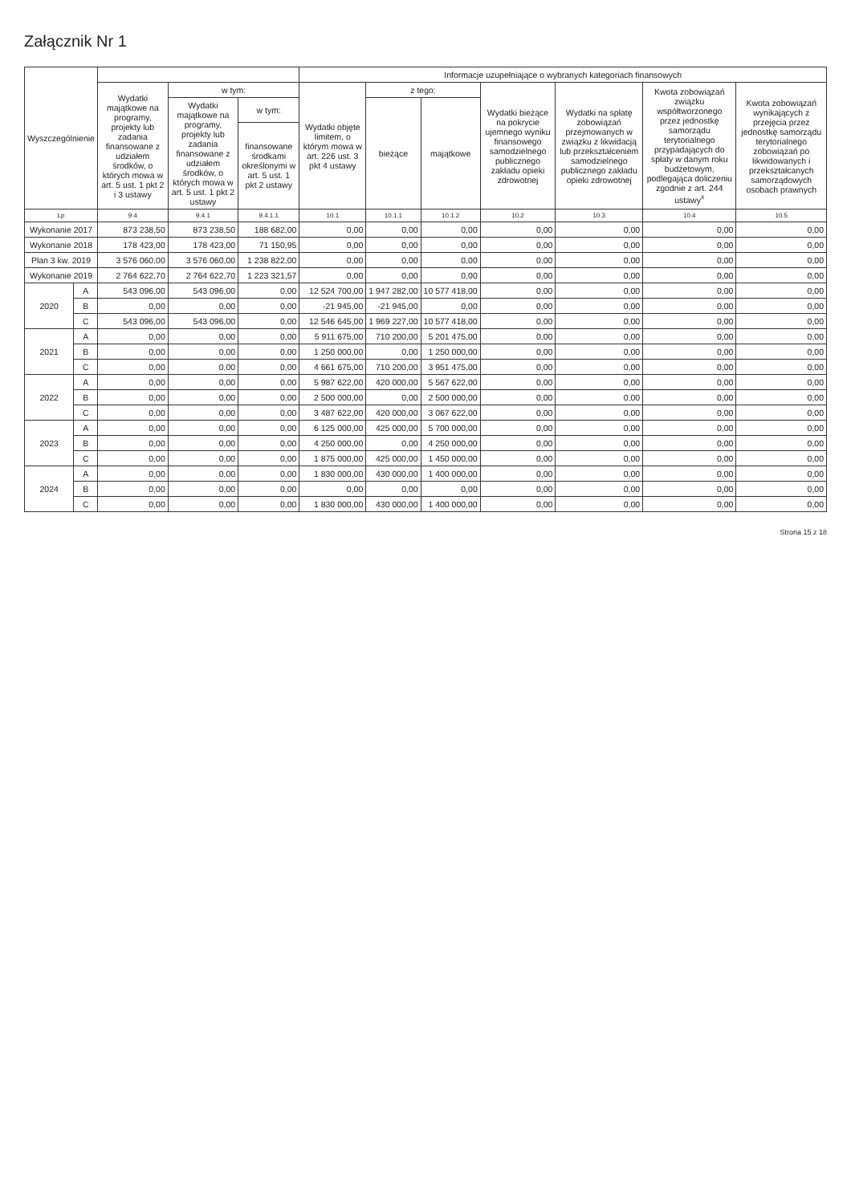Załącznik Nr 1
| Wyszczególnienie | | | | | Informacje uzupełniające o wybranych kategoriach finansowych | | | | | | |
| --- | --- | --- | --- | --- | --- | --- | --- | --- | --- | --- | --- |
| | | Wydatki majątkowe na programy, projekty lub zadania finansowane z udziałem środków, o których mowa w art. 5 ust. 1 pkt 2 i 3 ustawy | w tym: | | Wydatki objęte limitem, o którym mowa w art. 226 ust. 3 pkt 4 ustawy | z tego: | | Wydatki bieżące na pokrycie ujemnego wyniku finansowego samodzielnego publicznego zakładu opieki zdrowotnej | Wydatki na spłatę zobowiązań przejmowanych w związku z likwidacją lub przekształceniem samodzielnego publicznego zakładu opieki zdrowotnej | Kwota zobowiązań związku współtworzonego przez jednostkę samorządu terytorialnego przypadających do spłaty w danym roku budżetowym, podlegająca doliczeniu zgodnie z art. 244 ustawy<sup>x</sup> | Kwota zobowiązań wynikających z przejęcia przez jednostkę samorządu terytorialnego zobowiązań po likwidowanych i przekształcanych samorządowych osobach prawnych |
| | | | Wydatki majątkowe na programy, projekty lub zadania finansowane z udziałem środków, o których mowa w art. 5 ust. 1 pkt 2 ustawy | w tym: | | bieżące | majątkowe | | | | |
| | | | | finansowane środkami określonymi w art. 5 ust. 1 pkt 2 ustawy | | | | | | | |
| Lp | | 9.4 | 9.4.1 | 9.4.1.1 | 10.1 | 10.1.1 | 10.1.2 | 10.2 | 10.3 | 10.4 | 10.5 |
| Wykonanie 2017 | | 873 238,50 | 873 238,50 | 188 682,00 | 0,00 | 0,00 | 0,00 | 0,00 | 0,00 | 0,00 | 0,00 |
| Wykonanie 2018 | | 178 423,00 | 178 423,00 | 71 150,95 | 0,00 | 0,00 | 0,00 | 0,00 | 0,00 | 0,00 | 0,00 |
| Plan 3 kw. 2019 | | 3 576 060,00 | 3 576 060,00 | 1 238 822,00 | 0,00 | 0,00 | 0,00 | 0,00 | 0,00 | 0,00 | 0,00 |
| Wykonanie 2019 | | 2 764 622,70 | 2 764 622,70 | 1 223 321,57 | 0,00 | 0,00 | 0,00 | 0,00 | 0,00 | 0,00 | 0,00 |
| 2020 | A | 543 096,00 | 543 096,00 | 0,00 | 12 524 700,00 | 1 947 282,00 | 10 577 418,00 | 0,00 | 0,00 | 0,00 | 0,00 |
| | B | 0,00 | 0,00 | 0,00 | -21 945,00 | -21 945,00 | 0,00 | 0,00 | 0,00 | 0,00 | 0,00 |
| | C | 543 096,00 | 543 096,00 | 0,00 | 12 546 645,00 | 1 969 227,00 | 10 577 418,00 | 0,00 | 0,00 | 0,00 | 0,00 |
| 2021 | A | 0,00 | 0,00 | 0,00 | 5 911 675,00 | 710 200,00 | 5 201 475,00 | 0,00 | 0,00 | 0,00 | 0,00 |
| | B | 0,00 | 0,00 | 0,00 | 1 250 000,00 | 0,00 | 1 250 000,00 | 0,00 | 0,00 | 0,00 | 0,00 |
| | C | 0,00 | 0,00 | 0,00 | 4 661 675,00 | 710 200,00 | 3 951 475,00 | 0,00 | 0,00 | 0,00 | 0,00 |
| 2022 | A | 0,00 | 0,00 | 0,00 | 5 987 622,00 | 420 000,00 | 5 567 622,00 | 0,00 | 0,00 | 0,00 | 0,00 |
| | B | 0,00 | 0,00 | 0,00 | 2 500 000,00 | 0,00 | 2 500 000,00 | 0,00 | 0,00 | 0,00 | 0,00 |
| | C | 0,00 | 0,00 | 0,00 | 3 487 622,00 | 420 000,00 | 3 067 622,00 | 0,00 | 0,00 | 0,00 | 0,00 |
| 2023 | A | 0,00 | 0,00 | 0,00 | 6 125 000,00 | 425 000,00 | 5 700 000,00 | 0,00 | 0,00 | 0,00 | 0,00 |
| | B | 0,00 | 0,00 | 0,00 | 4 250 000,00 | 0,00 | 4 250 000,00 | 0,00 | 0,00 | 0,00 | 0,00 |
| | C | 0,00 | 0,00 | 0,00 | 1 875 000,00 | 425 000,00 | 1 450 000,00 | 0,00 | 0,00 | 0,00 | 0,00 |
| 2024 | A | 0,00 | 0,00 | 0,00 | 1 830 000,00 | 430 000,00 | 1 400 000,00 | 0,00 | 0,00 | 0,00 | 0,00 |
| | B | 0,00 | 0,00 | 0,00 | 0,00 | 0,00 | 0,00 | 0,00 | 0,00 | 0,00 | 0,00 |
| | C | 0,00 | 0,00 | 0,00 | 1 830 000,00 | 430 000,00 | 1 400 000,00 | 0,00 | 0,00 | 0,00 | 0,00 |
Strona 15 z 18